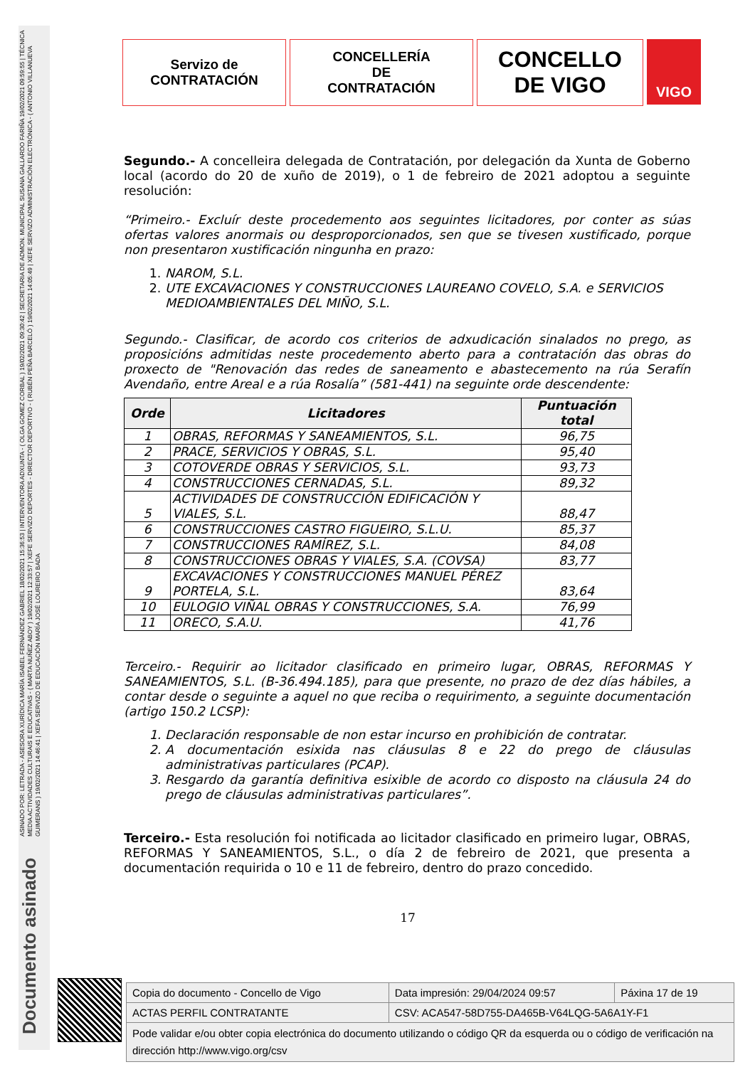ASINADO POR: LETRADA - ASESORA XURÍDICA MARÍA ISABEL FERNÁNDEZ GABRIEL 18/02/2021 15:36:53 | INTERVENTORA ADXUNTA - ( OLGA GOMEZ CORBAL ) 19/02/2021 09:30:42 | SECRETARIA DE ADMON. MUNICIPAL SUSANA GALLARDO FARIÑA 19/02/2021 09:59:55 | TÉCNICA MEDIA ACTIVIDADES CULTURAIS E EDUCATIVAS - ( MARTA NUÑEZ ABOY ) 19/02/2021 12:33:57 | XEFE SERVIZO DEPORTES - DIRECTOR DEPORTIVO - ( RUBÉN PEÑA BARCELÓ ) 19/02/2021 14:05:49 | XEFE SERVIZO ADMINISTRACIÓN ELECTRÓNICA - ( ANTONIO VILLANUEVA GUIMERANS ) 19/02/2021 14:46:41 | XEFA SERVIZO DE EDUCACIÓN MARÍA JOSÉ LOUREIRO BADA
Documento asinado
Servizo de
CONTRATACIÓN
CONCELLERÍA
DE
CONTRATACIÓN
CONCELLO
DE VIGO
VIGO
Segundo.- A concelleira delegada de Contratación, por delegación da Xunta de Goberno local (acordo do 20 de xuño de 2019), o 1 de febreiro de 2021 adoptou a seguinte resolución:
“Primeiro.- Excluír deste procedemento aos seguintes licitadores, por conter as súas ofertas valores anormais ou desproporcionados, sen que se tivesen xustificado, porque non presentaron xustificación ningunha en prazo:
1. NAROM, S.L.
2. UTE EXCAVACIONES Y CONSTRUCCIONES LAUREANO COVELO, S.A. e SERVICIOS MEDIOAMBIENTALES DEL MIÑO, S.L.
Segundo.- Clasificar, de acordo cos criterios de adxudicación sinalados no prego, as proposicións admitidas neste procedemento aberto para a contratación das obras do proxecto de "Renovación das redes de saneamento e abastecemento na rúa Serafín Avendaño, entre Areal e a rúa Rosalía” (581-441) na seguinte orde descendente:
| Orde | Licitadores | Puntuación total |
| --- | --- | --- |
| 1 | OBRAS, REFORMAS Y SANEAMIENTOS, S.L. | 96,75 |
| 2 | PRACE, SERVICIOS Y OBRAS, S.L. | 95,40 |
| 3 | COTOVERDE OBRAS Y SERVICIOS, S.L. | 93,73 |
| 4 | CONSTRUCCIONES CERNADAS, S.L. | 89,32 |
| 5 | ACTIVIDADES DE CONSTRUCCIÓN EDIFICACIÓN Y VIALES, S.L. | 88,47 |
| 6 | CONSTRUCCIONES CASTRO FIGUEIRO, S.L.U. | 85,37 |
| 7 | CONSTRUCCIONES RAMÍREZ, S.L. | 84,08 |
| 8 | CONSTRUCCIONES OBRAS Y VIALES, S.A. (COVSA) | 83,77 |
| 9 | EXCAVACIONES Y CONSTRUCCIONES MANUEL PÉREZ PORTELA, S.L. | 83,64 |
| 10 | EULOGIO VIÑAL OBRAS Y CONSTRUCCIONES, S.A. | 76,99 |
| 11 | ORECO, S.A.U. | 41,76 |
Terceiro.- Requirir ao licitador clasificado en primeiro lugar, OBRAS, REFORMAS Y SANEAMIENTOS, S.L. (B-36.494.185), para que presente, no prazo de dez días hábiles, a contar desde o seguinte a aquel no que reciba o requirimento, a seguinte documentación (artigo 150.2 LCSP):
1. Declaración responsable de non estar incurso en prohibición de contratar.
2. A documentación esixida nas cláusulas 8 e 22 do prego de cláusulas administrativas particulares (PCAP).
3. Resgardo da garantía definitiva esixible de acordo co disposto na cláusula 24 do prego de cláusulas administrativas particulares”.
Terceiro.- Esta resolución foi notificada ao licitador clasificado en primeiro lugar, OBRAS, REFORMAS Y SANEAMIENTOS, S.L., o día 2 de febreiro de 2021, que presenta a documentación requirida o 10 e 11 de febreiro, dentro do prazo concedido.
17
| Copia do documento - Concello de Vigo | Data impresión: 29/04/2024 09:57 | Páxina 17 de 19 |
| ACTAS PERFIL CONTRATANTE | CSV: ACA547-58D755-DA465B-V64LQG-5A6A1Y-F1 | |
| Pode validar e/ou obter copia electrónica do documento utilizando o código QR da esquerda ou o código de verificación na dirección http://www.vigo.org/csv | | |